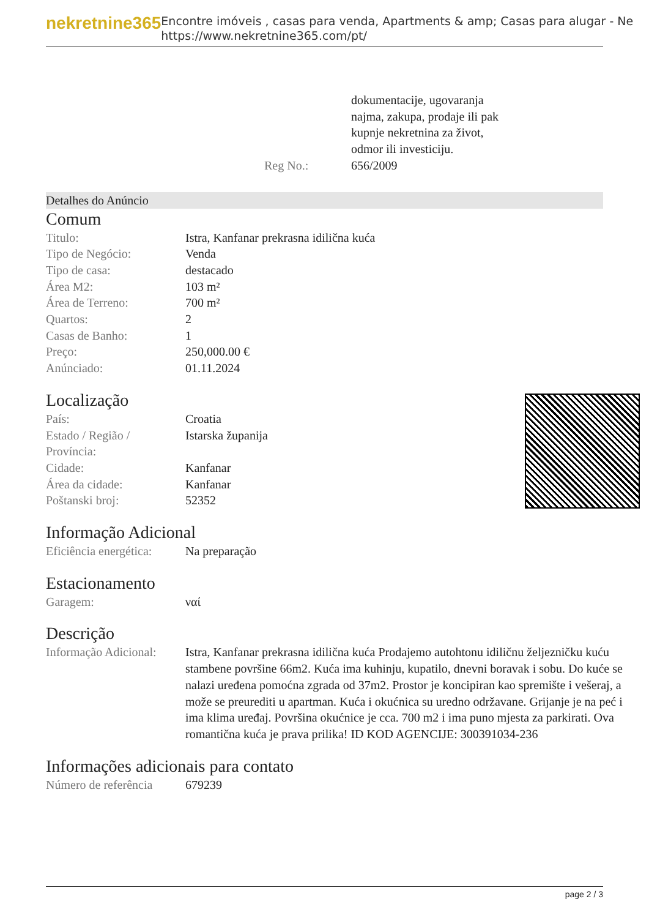nekretnine365
Encontre imóveis , casas para venda, Apartments & amp; Casas para alugar - Ne
https://www.nekretnine365.com/pt/
| | dokumentacije, ugovaranja najma, zakupa, prodaje ili pak kupnje nekretnina za život, odmor ili investiciju. |
| Reg No.: | 656/2009 |
Detalhes do Anúncio
Comum
| Titulo: | Istra, Kanfanar prekrasna idilična kuća |
| Tipo de Negócio: | Venda |
| Tipo de casa: | destacado |
| Área M2: | 103 m² |
| Área de Terreno: | 700 m² |
| Quartos: | 2 |
| Casas de Banho: | 1 |
| Preço: | 250,000.00 € |
| Anúnciado: | 01.11.2024 |
Localização
| País: | Croatia |
| Estado / Região / Província: | Istarska županija |
| Cidade: | Kanfanar |
| Área da cidade: | Kanfanar |
| Poštanski broj: | 52352 |
Informação Adicional
| Eficiência energética: | Na preparação |
Estacionamento
| Garagem: | ναί |
Descrição
| Informação Adicional: | Istra, Kanfanar prekrasna idilična kuća Prodajemo autohtonu idiličnu željezničku kuću stambene površine 66m2. Kuća ima kuhinju, kupatilo, dnevni boravak i sobu. Do kuće se nalazi uređena pomoćna zgrada od 37m2. Prostor je koncipiran kao spremište i vešeraj, a može se preurediti u apartman. Kuća i okućnica su uredno održavane. Grijanje je na peć i ima klima uređaj. Površina okućnice je cca. 700 m2 i ima puno mjesta za parkirati. Ova romantična kuća je prava prilika! ID KOD AGENCIJE: 300391034-236 |
Informações adicionais para contato
| Número de referência | 679239 |
page 2 / 3